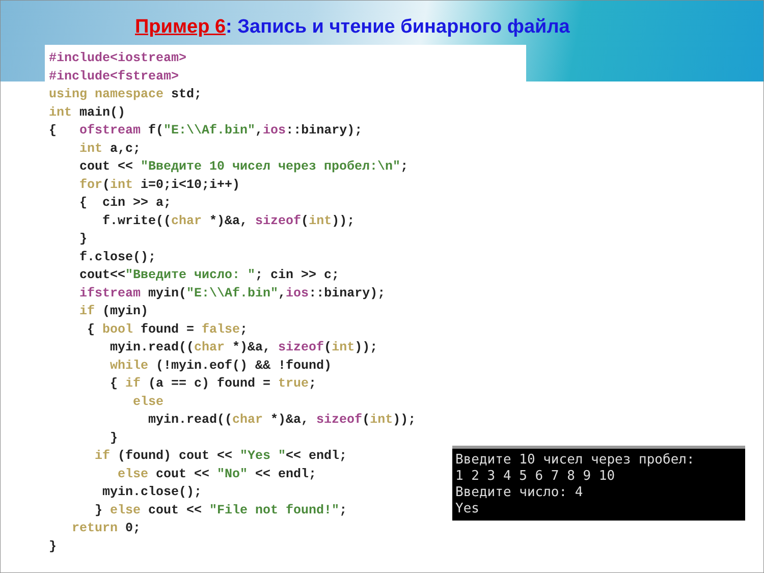Пример 6: Запись и чтение бинарного файла
#include<iostream> #include<fstream> using namespace std; int main() { ofstream f("E:\\Af.bin",ios::binary); int a,c; cout << "Введите 10 чисел через пробел:\n"; for(int i=0;i<10;i++) { cin >> a; f.write((char *)&a, sizeof(int)); } f.close(); cout<<"Введите число: "; cin >> c; ifstream myin("E:\\Af.bin",ios::binary); if (myin) { bool found = false; myin.read((char *)&a, sizeof(int)); while (!myin.eof() && !found) { if (a == c) found = true; else myin.read((char *)&a, sizeof(int)); } if (found) cout << "Yes "<< endl; else cout << "No" << endl; myin.close(); } else cout << "File not found!"; return 0; }
Введите 10 чисел через пробел: 1 2 3 4 5 6 7 8 9 10 Введите число: 4 Yes